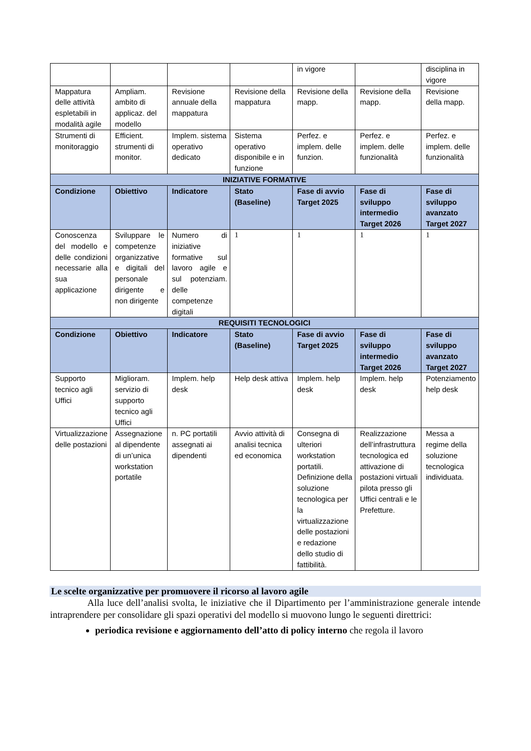| | | | | in vigore | | disciplina in vigore |
| Mappatura delle attività espletabili in modalità agile | Ampliam. ambito di applicaz. del modello | Revisione annuale della mappatura | Revisione della mappatura | Revisione della mapp. | Revisione della mapp. | Revisione della mapp. |
| Strumenti di monitoraggio | Efficient. strumenti di monitor. | Implem. sistema operativo dedicato | Sistema operativo disponibile e in funzione | Perfez. e implem. delle funzion. | Perfez. e implem. delle funzionalità | Perfez. e implem. delle funzionalità |
| INIZIATIVE FORMATIVE | | | | | | |
| Condizione | Obiettivo | Indicatore | Stato (Baseline) | Fase di avvio Target 2025 | Fase di sviluppo intermedio Target 2026 | Fase di sviluppo avanzato Target 2027 |
| Conoscenza del modello e delle condizioni necessarie alla sua applicazione | Sviluppare le competenze organizzative e digitali del personale dirigente e non dirigente | Numero di iniziative formative sul lavoro agile e sul potenziam. delle competenze digitali | 1 | 1 | 1 | 1 |
| REQUISITI TECNOLOGICI | | | | | | |
| Condizione | Obiettivo | Indicatore | Stato (Baseline) | Fase di avvio Target 2025 | Fase di sviluppo intermedio Target 2026 | Fase di sviluppo avanzato Target 2027 |
| Supporto tecnico agli Uffici | Miglioram. servizio di supporto tecnico agli Uffici | Implem. help desk | Help desk attiva | Implem. help desk | Implem. help desk | Potenziamento help desk |
| Virtualizzazione delle postazioni | Assegnazione al dipendente di un’unica workstation portatile | n. PC portatili assegnati ai dipendenti | Avvio attività di analisi tecnica ed economica | Consegna di ulteriori workstation portatili. Definizione della soluzione tecnologica per la virtualizzazione delle postazioni e redazione dello studio di fattibilità. | Realizzazione dell’infrastruttura tecnologica ed attivazione di postazioni virtuali pilota presso gli Uffici centrali e le Prefetture. | Messa a regime della soluzione tecnologica individuata. |
Le scelte organizzative per promuovere il ricorso al lavoro agile
Alla luce dell’analisi svolta, le iniziative che il Dipartimento per l’amministrazione generale intende intraprendere per consolidare gli spazi operativi del modello si muovono lungo le seguenti direttrici:
periodica revisione e aggiornamento dell’atto di policy interno che regola il lavoro